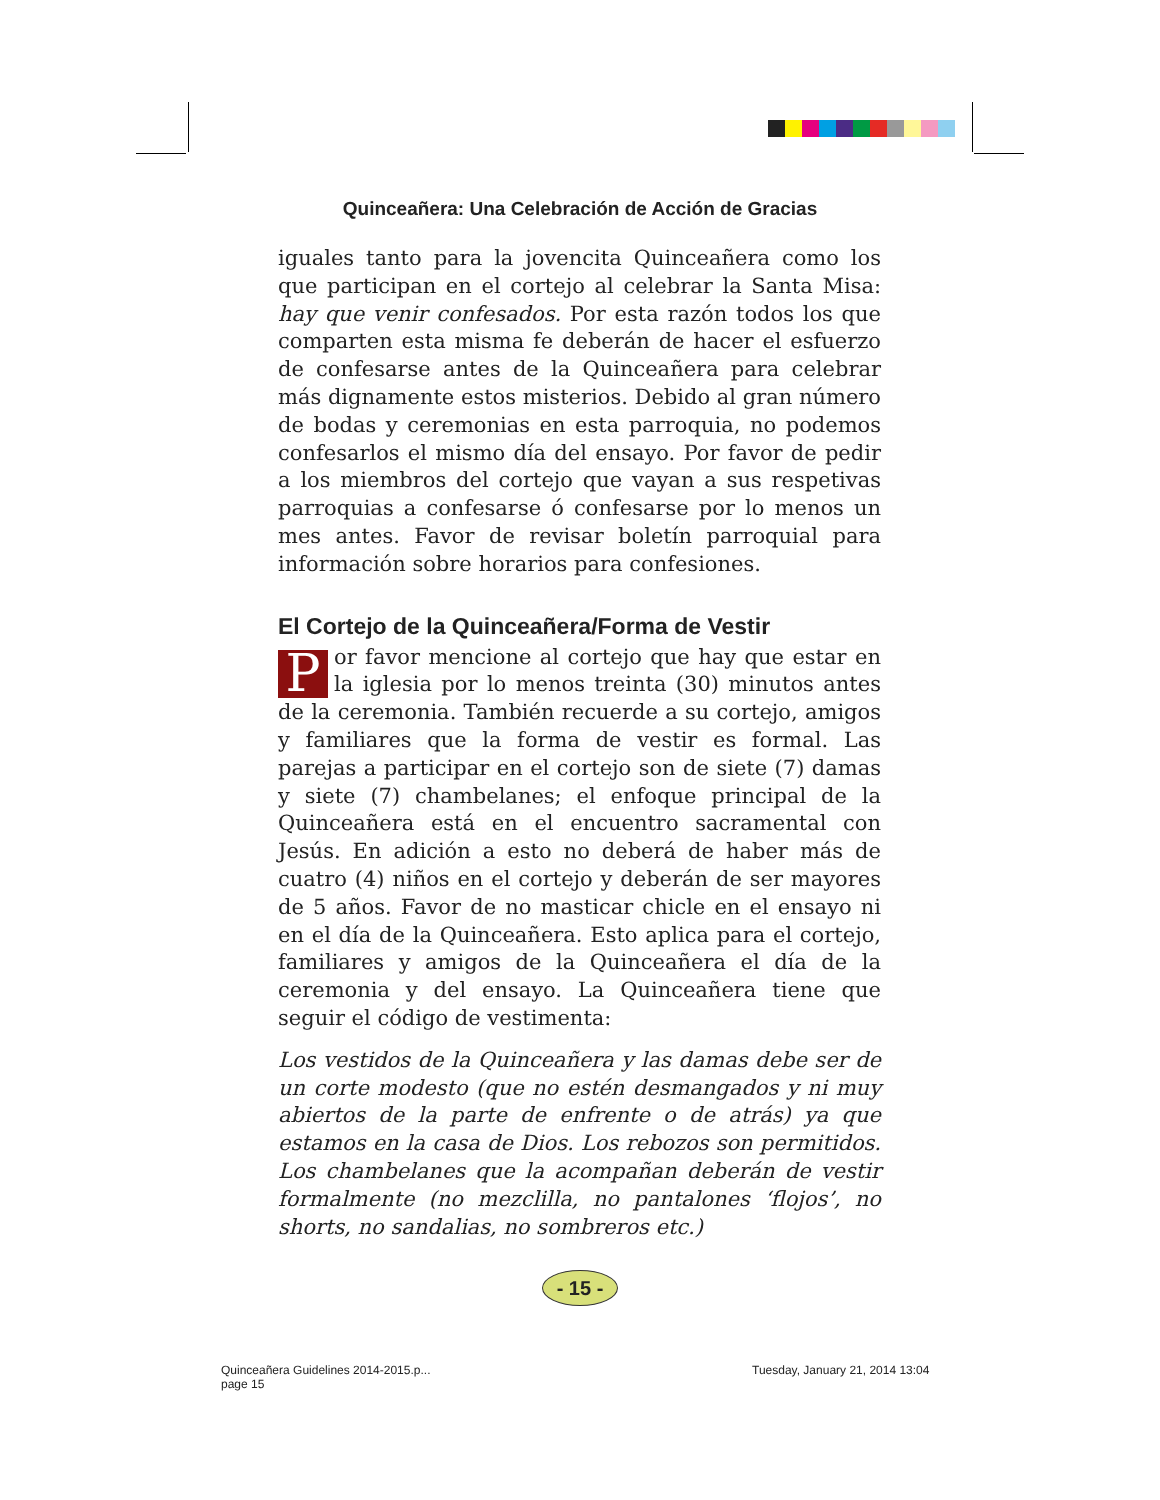Quinceañera: Una Celebración de Acción de Gracias
iguales tanto para la jovencita Quinceañera como los que participan en el cortejo al celebrar la Santa Misa: hay que venir confesados. Por esta razón todos los que comparten esta misma fe deberán de hacer el esfuerzo de confesarse antes de la Quinceañera para celebrar más dignamente estos misterios. Debido al gran número de bodas y ceremonias en esta parroquia, no podemos confesarlos el mismo día del ensayo. Por favor de pedir a los miembros del cortejo que vayan a sus respetivas parroquias a confesarse ó confesarse por lo menos un mes antes. Favor de revisar boletín parroquial para información sobre horarios para confesiones.
El Cortejo de la Quinceañera/Forma de Vestir
Por favor mencione al cortejo que hay que estar en la iglesia por lo menos treinta (30) minutos antes de la ceremonia. También recuerde a su cortejo, amigos y familiares que la forma de vestir es formal. Las parejas a participar en el cortejo son de siete (7) damas y siete (7) chambelanes; el enfoque principal de la Quinceañera está en el encuentro sacramental con Jesús. En adición a esto no deberá de haber más de cuatro (4) niños en el cortejo y deberán de ser mayores de 5 años. Favor de no masticar chicle en el ensayo ni en el día de la Quinceañera. Esto aplica para el cortejo, familiares y amigos de la Quinceañera el día de la ceremonia y del ensayo. La Quinceañera tiene que seguir el código de vestimenta:
Los vestidos de la Quinceañera y las damas debe ser de un corte modesto (que no estén desmangados y ni muy abiertos de la parte de enfrente o de atrás) ya que estamos en la casa de Dios. Los rebozos son permitidos. Los chambelanes que la acompañan deberán de vestir formalmente (no mezclilla, no pantalones ‘flojos’, no shorts, no sandalias, no sombreros etc.)
- 15 -
Quinceañera Guidelines 2014-2015.p...
page 15
Tuesday, January 21, 2014 13:04